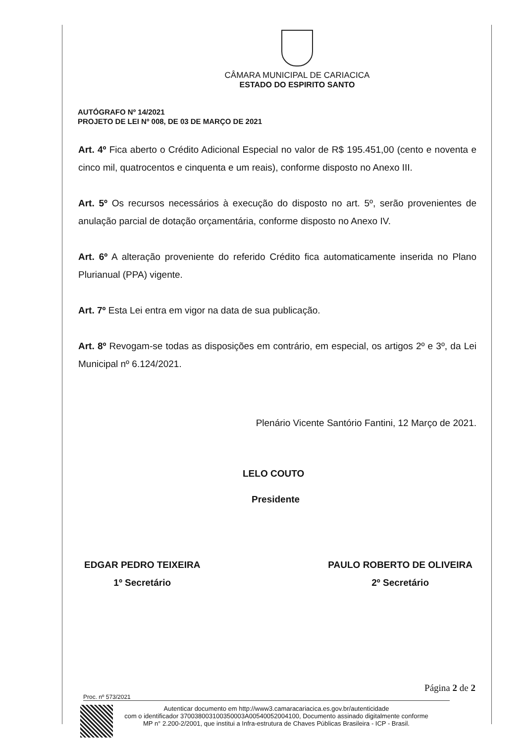CÂMARA MUNICIPAL DE CARIACICA
ESTADO DO ESPIRITO SANTO
AUTÓGRAFO Nº 14/2021
PROJETO DE LEI Nº 008, DE 03 DE MARÇO DE 2021
Art. 4º Fica aberto o Crédito Adicional Especial no valor de R$ 195.451,00 (cento e noventa e cinco mil, quatrocentos e cinquenta e um reais), conforme disposto no Anexo III.
Art. 5º Os recursos necessários à execução do disposto no art. 5º, serão provenientes de anulação parcial de dotação orçamentária, conforme disposto no Anexo IV.
Art. 6º A alteração proveniente do referido Crédito fica automaticamente inserida no Plano Plurianual (PPA) vigente.
Art. 7º Esta Lei entra em vigor na data de sua publicação.
Art. 8º Revogam-se todas as disposições em contrário, em especial, os artigos 2º e 3º, da Lei Municipal nº 6.124/2021.
Plenário Vicente Santório Fantini, 12 Março de 2021.
LELO COUTO
Presidente
EDGAR PEDRO TEIXEIRA
1º Secretário
PAULO ROBERTO DE OLIVEIRA
2º Secretário
Página 2 de 2
Proc. nº 573/2021
Autenticar documento em http://www3.camaracariacica.es.gov.br/autenticidade
com o identificador 370038003100350003A00540052004100, Documento assinado digitalmente conforme MP n° 2.200-2/2001, que institui a Infra-estrutura de Chaves Públicas Brasileira - ICP - Brasil.